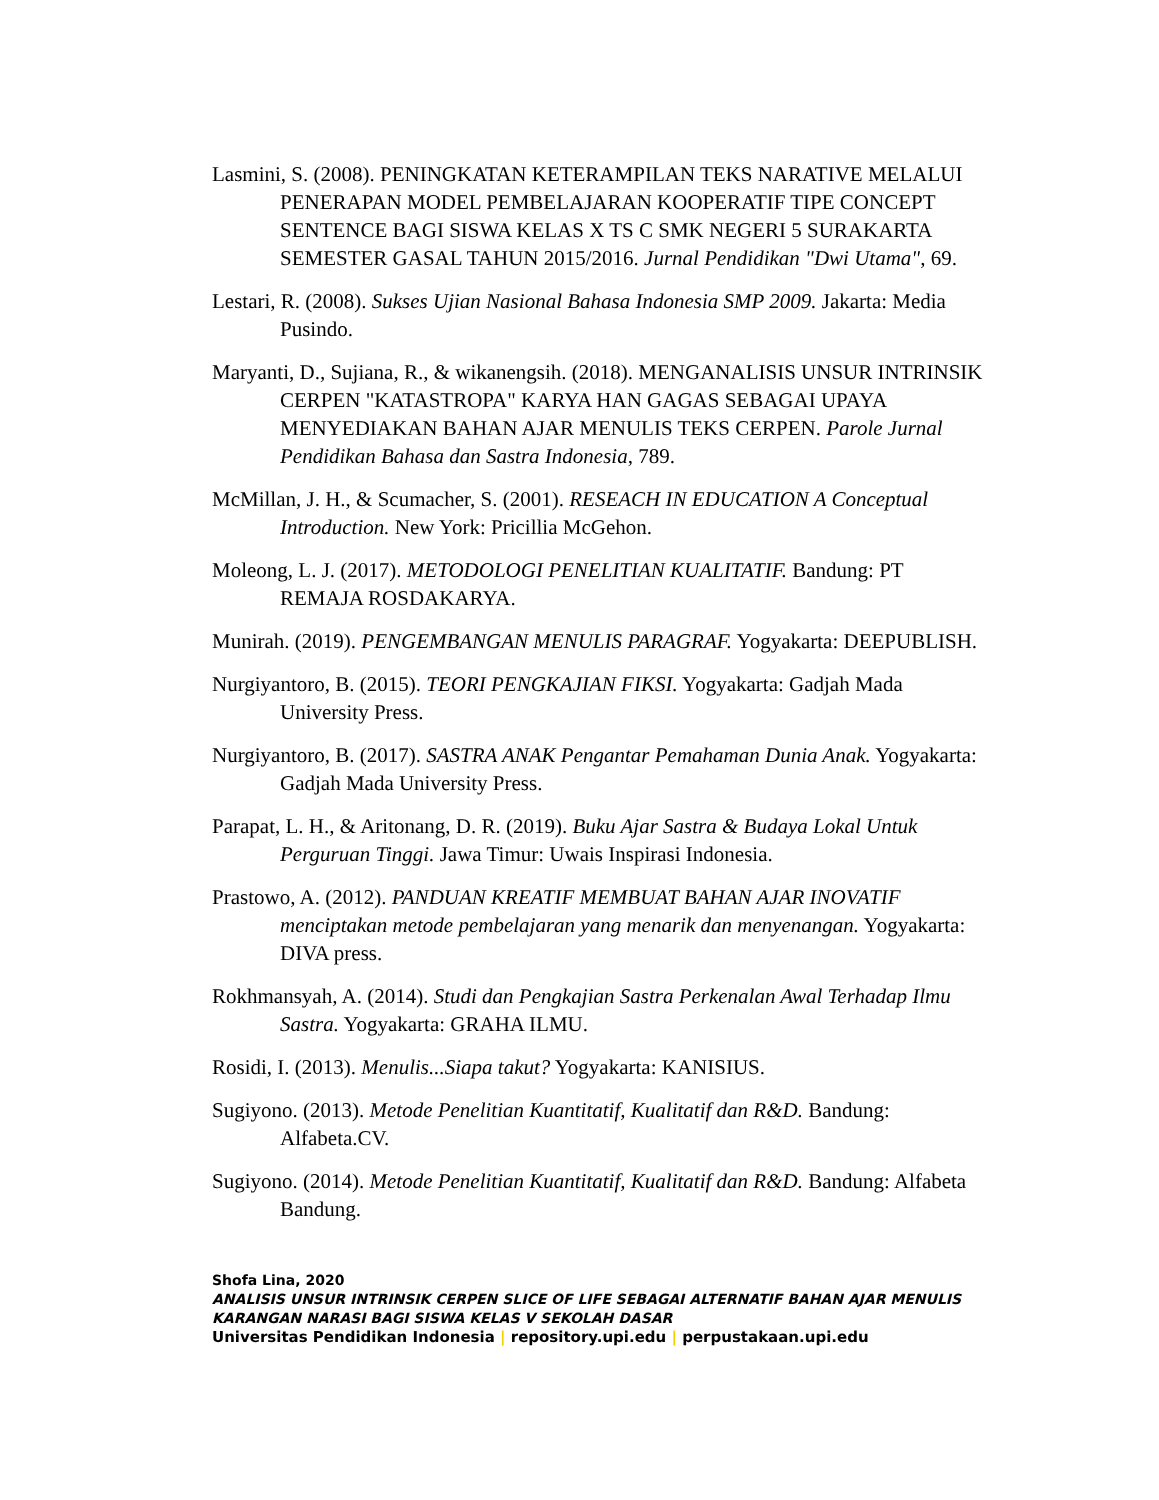Lasmini, S. (2008). PENINGKATAN KETERAMPILAN TEKS NARATIVE MELALUI PENERAPAN MODEL PEMBELAJARAN KOOPERATIF TIPE CONCEPT SENTENCE BAGI SISWA KELAS X TS C SMK NEGERI 5 SURAKARTA SEMESTER GASAL TAHUN 2015/2016. Jurnal Pendidikan "Dwi Utama", 69.
Lestari, R. (2008). Sukses Ujian Nasional Bahasa Indonesia SMP 2009. Jakarta: Media Pusindo.
Maryanti, D., Sujiana, R., & wikanengsih. (2018). MENGANALISIS UNSUR INTRINSIK CERPEN "KATASTROPA" KARYA HAN GAGAS SEBAGAI UPAYA MENYEDIAKAN BAHAN AJAR MENULIS TEKS CERPEN. Parole Jurnal Pendidikan Bahasa dan Sastra Indonesia, 789.
McMillan, J. H., & Scumacher, S. (2001). RESEACH IN EDUCATION A Conceptual Introduction. New York: Pricillia McGehon.
Moleong, L. J. (2017). METODOLOGI PENELITIAN KUALITATIF. Bandung: PT REMAJA ROSDAKARYA.
Munirah. (2019). PENGEMBANGAN MENULIS PARAGRAF. Yogyakarta: DEEPUBLISH.
Nurgiyantoro, B. (2015). TEORI PENGKAJIAN FIKSI. Yogyakarta: Gadjah Mada University Press.
Nurgiyantoro, B. (2017). SASTRA ANAK Pengantar Pemahaman Dunia Anak. Yogyakarta: Gadjah Mada University Press.
Parapat, L. H., & Aritonang, D. R. (2019). Buku Ajar Sastra & Budaya Lokal Untuk Perguruan Tinggi. Jawa Timur: Uwais Inspirasi Indonesia.
Prastowo, A. (2012). PANDUAN KREATIF MEMBUAT BAHAN AJAR INOVATIF menciptakan metode pembelajaran yang menarik dan menyenangan. Yogyakarta: DIVA press.
Rokhmansyah, A. (2014). Studi dan Pengkajian Sastra Perkenalan Awal Terhadap Ilmu Sastra. Yogyakarta: GRAHA ILMU.
Rosidi, I. (2013). Menulis...Siapa takut? Yogyakarta: KANISIUS.
Sugiyono. (2013). Metode Penelitian Kuantitatif, Kualitatif dan R&D. Bandung: Alfabeta.CV.
Sugiyono. (2014). Metode Penelitian Kuantitatif, Kualitatif dan R&D. Bandung: Alfabeta Bandung.
Shofa Lina, 2020
ANALISIS UNSUR INTRINSIK CERPEN SLICE OF LIFE SEBAGAI ALTERNATIF BAHAN AJAR MENULIS KARANGAN NARASI BAGI SISWA KELAS V SEKOLAH DASAR
Universitas Pendidikan Indonesia | repository.upi.edu | perpustakaan.upi.edu